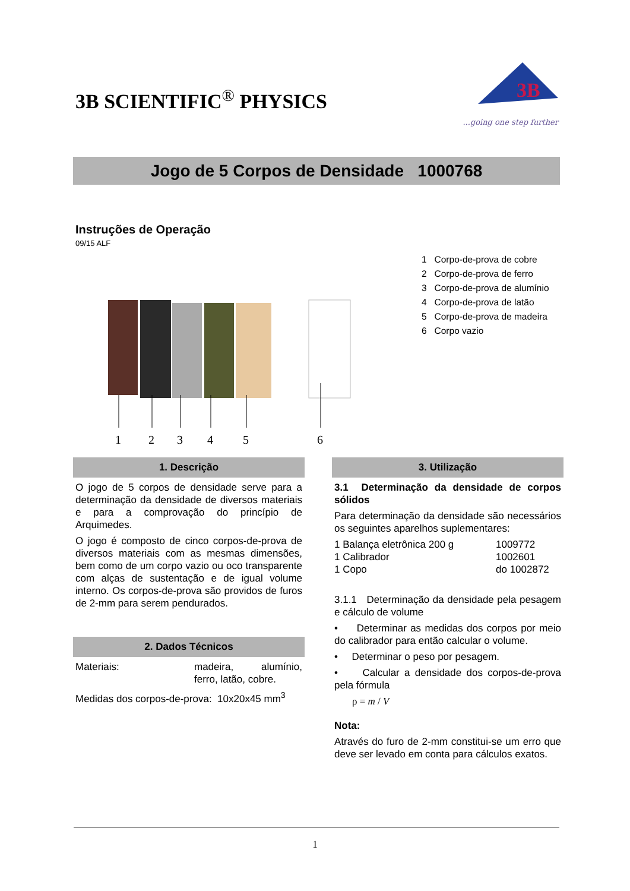3B SCIENTIFIC<sup>®</sup> PHYSICS
3B
...going one step further
Jogo de 5 Corpos de Densidade 1000768
Instruções de Operação
09/15 ALF
1
2
3
4
5
6
1 Corpo-de-prova de cobre
2 Corpo-de-prova de ferro
3 Corpo-de-prova de alumínio
4 Corpo-de-prova de latão
5 Corpo-de-prova de madeira
6 Corpo vazio
1. Descrição
O jogo de 5 corpos de densidade serve para a determinação da densidade de diversos materiais e para a comprovação do princípio de Arquimedes.
O jogo é composto de cinco corpos-de-prova de diversos materiais com as mesmas dimensões, bem como de um corpo vazio ou oco transparente com alças de sustentação e de igual volume interno. Os corpos-de-prova são providos de furos de 2-mm para serem pendurados.
2. Dados Técnicos
Materiais: madeira, alumínio, ferro, latão, cobre.
Medidas dos corpos-de-prova: 10x20x45 mm<sup>3</sup>
3. Utilização
3.1 Determinação da densidade de corpos sólidos
Para determinação da densidade são necessários os seguintes aparelhos suplementares:
1 Balança eletrônica 200 g 1009772
1 Calibrador 1002601
1 Copo do 1002872
3.1.1 Determinação da densidade pela pesagem e cálculo de volume
• Determinar as medidas dos corpos por meio do calibrador para então calcular o volume.
• Determinar o peso por pesagem.
• Calcular a densidade dos corpos-de-prova pela fórmula
ρ = m / V
Nota:
Através do furo de 2-mm constitui-se um erro que deve ser levado em conta para cálculos exatos.
1